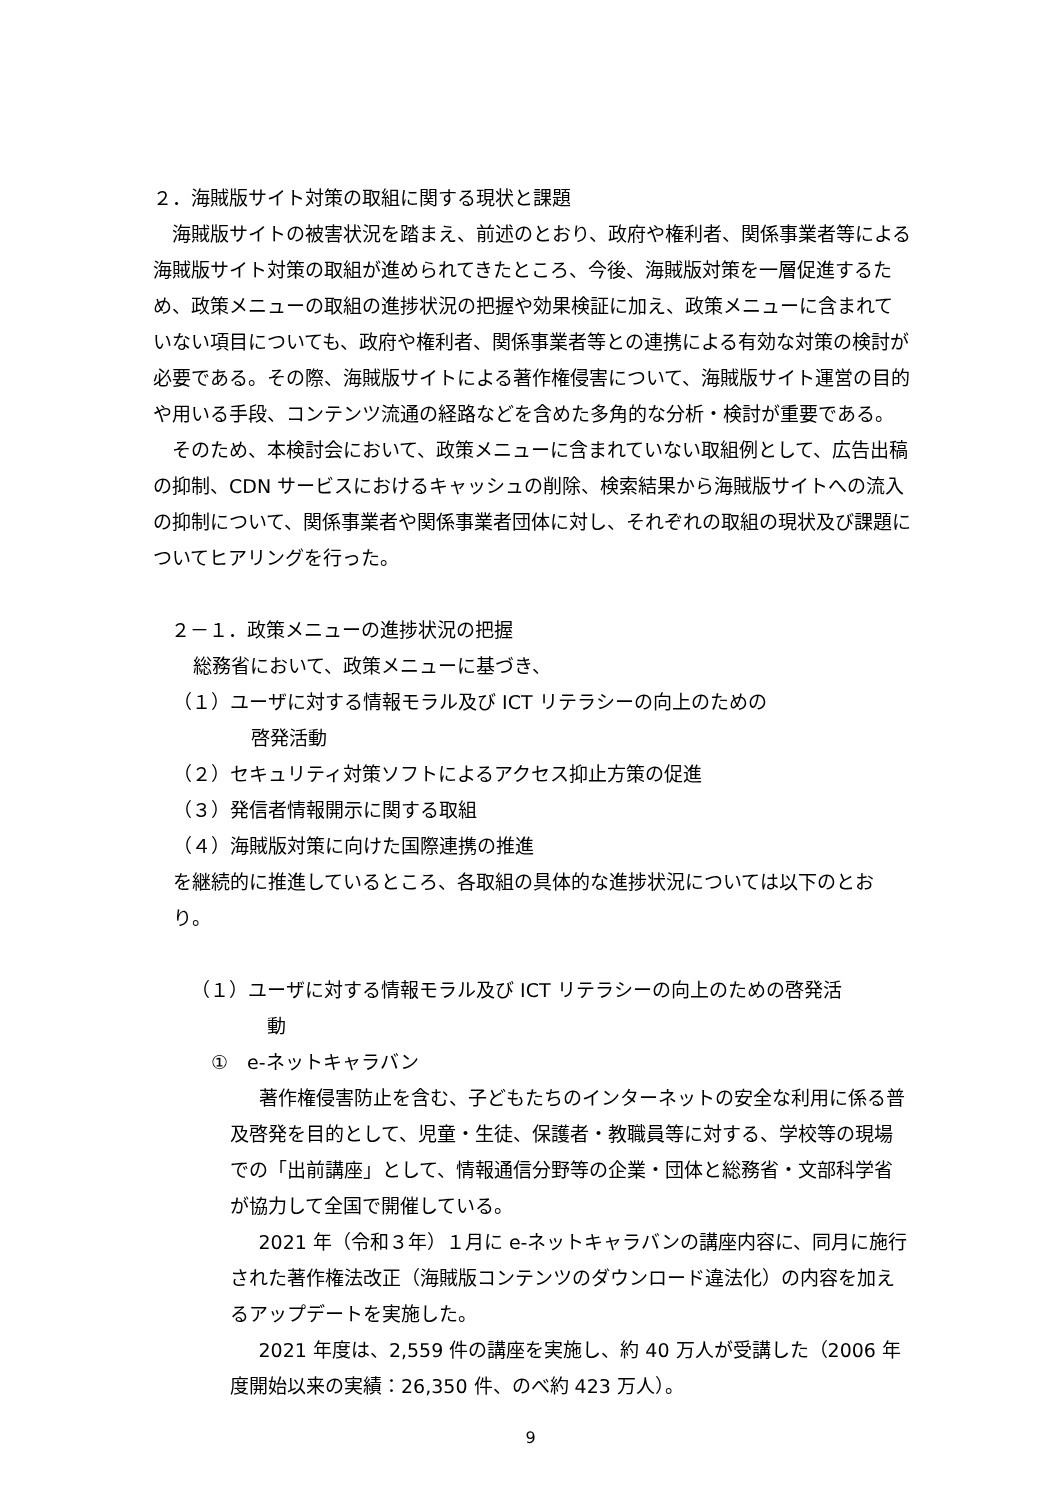２．海賊版サイト対策の取組に関する現状と課題
海賊版サイトの被害状況を踏まえ、前述のとおり、政府や権利者、関係事業者等による海賊版サイト対策の取組が進められてきたところ、今後、海賊版対策を一層促進するため、政策メニューの取組の進捗状況の把握や効果検証に加え、政策メニューに含まれていない項目についても、政府や権利者、関係事業者等との連携による有効な対策の検討が必要である。その際、海賊版サイトによる著作権侵害について、海賊版サイト運営の目的や用いる手段、コンテンツ流通の経路などを含めた多角的な分析・検討が重要である。
そのため、本検討会において、政策メニューに含まれていない取組例として、広告出稿の抑制、CDN サービスにおけるキャッシュの削除、検索結果から海賊版サイトへの流入の抑制について、関係事業者や関係事業者団体に対し、それぞれの取組の現状及び課題についてヒアリングを行った。
２－１．政策メニューの進捗状況の把握
総務省において、政策メニューに基づき、
（１）ユーザに対する情報モラル及び ICT リテラシーの向上のための
啓発活動
（２）セキュリティ対策ソフトによるアクセス抑止方策の促進
（３）発信者情報開示に関する取組
（４）海賊版対策に向けた国際連携の推進
を継続的に推進しているところ、各取組の具体的な進捗状況については以下のとおり。
（１）ユーザに対する情報モラル及び ICT リテラシーの向上のための啓発活
動
①　e-ネットキャラバン
著作権侵害防止を含む、子どもたちのインターネットの安全な利用に係る普及啓発を目的として、児童・生徒、保護者・教職員等に対する、学校等の現場での「出前講座」として、情報通信分野等の企業・団体と総務省・文部科学省が協力して全国で開催している。
2021 年（令和３年）１月に e-ネットキャラバンの講座内容に、同月に施行された著作権法改正（海賊版コンテンツのダウンロード違法化）の内容を加えるアップデートを実施した。
2021 年度は、2,559 件の講座を実施し、約 40 万人が受講した（2006 年度開始以来の実績：26,350 件、のべ約 423 万人）。
9